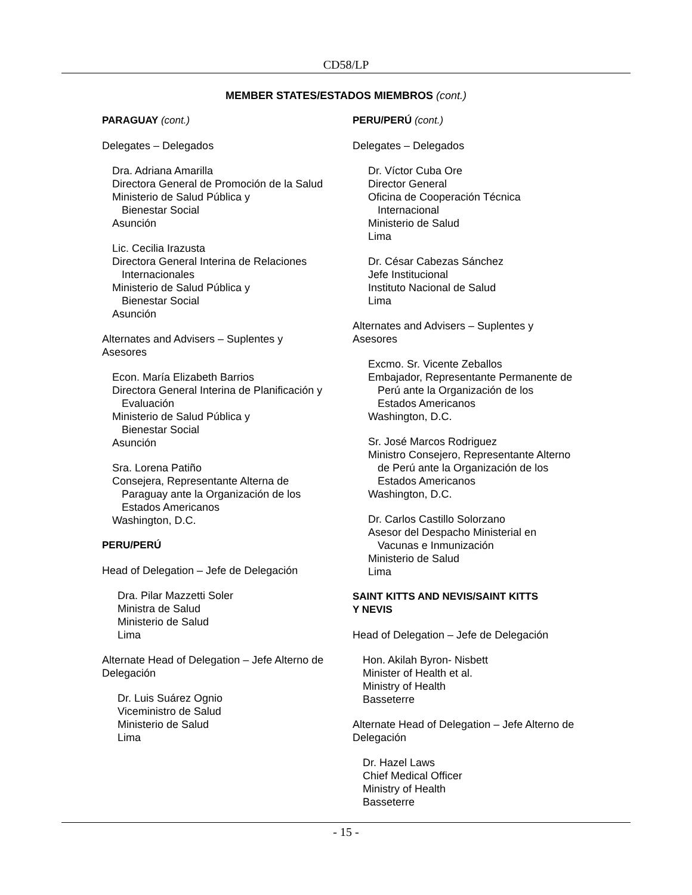CD58/LP
MEMBER STATES/ESTADOS MIEMBROS (cont.)
PARAGUAY (cont.)
Delegates – Delegados
Dra. Adriana Amarilla
Directora General de Promoción de la Salud
Ministerio de Salud Pública y
Bienestar Social
Asunción
Lic. Cecilia Irazusta
Directora General Interina de Relaciones
Internacionales
Ministerio de Salud Pública y
Bienestar Social
Asunción
Alternates and Advisers – Suplentes y
Asesores
Econ. María Elizabeth Barrios
Directora General Interina de Planificación y
Evaluación
Ministerio de Salud Pública y
Bienestar Social
Asunción
Sra. Lorena Patiño
Consejera, Representante Alterna de
Paraguay ante la Organización de los
Estados Americanos
Washington, D.C.
PERU/PERÚ
Head of Delegation – Jefe de Delegación
Dra. Pilar Mazzetti Soler
Ministra de Salud
Ministerio de Salud
Lima
Alternate Head of Delegation – Jefe Alterno de Delegación
Dr. Luis Suárez Ognio
Viceministro de Salud
Ministerio de Salud
Lima
PERU/PERÚ (cont.)
Delegates – Delegados
Dr. Víctor Cuba Ore
Director General
Oficina de Cooperación Técnica
Internacional
Ministerio de Salud
Lima
Dr. César Cabezas Sánchez
Jefe Institucional
Instituto Nacional de Salud
Lima
Alternates and Advisers – Suplentes y
Asesores
Excmo. Sr. Vicente Zeballos
Embajador, Representante Permanente de
Perú ante la Organización de los
Estados Americanos
Washington, D.C.
Sr. José Marcos Rodriguez
Ministro Consejero, Representante Alterno
de Perú ante la Organización de los
Estados Americanos
Washington, D.C.
Dr. Carlos Castillo Solorzano
Asesor del Despacho Ministerial en
Vacunas e Inmunización
Ministerio de Salud
Lima
SAINT KITTS AND NEVIS/SAINT KITTS
Y NEVIS
Head of Delegation – Jefe de Delegación
Hon. Akilah Byron- Nisbett
Minister of Health et al.
Ministry of Health
Basseterre
Alternate Head of Delegation – Jefe Alterno de Delegación
Dr. Hazel Laws
Chief Medical Officer
Ministry of Health
Basseterre
- 15 -